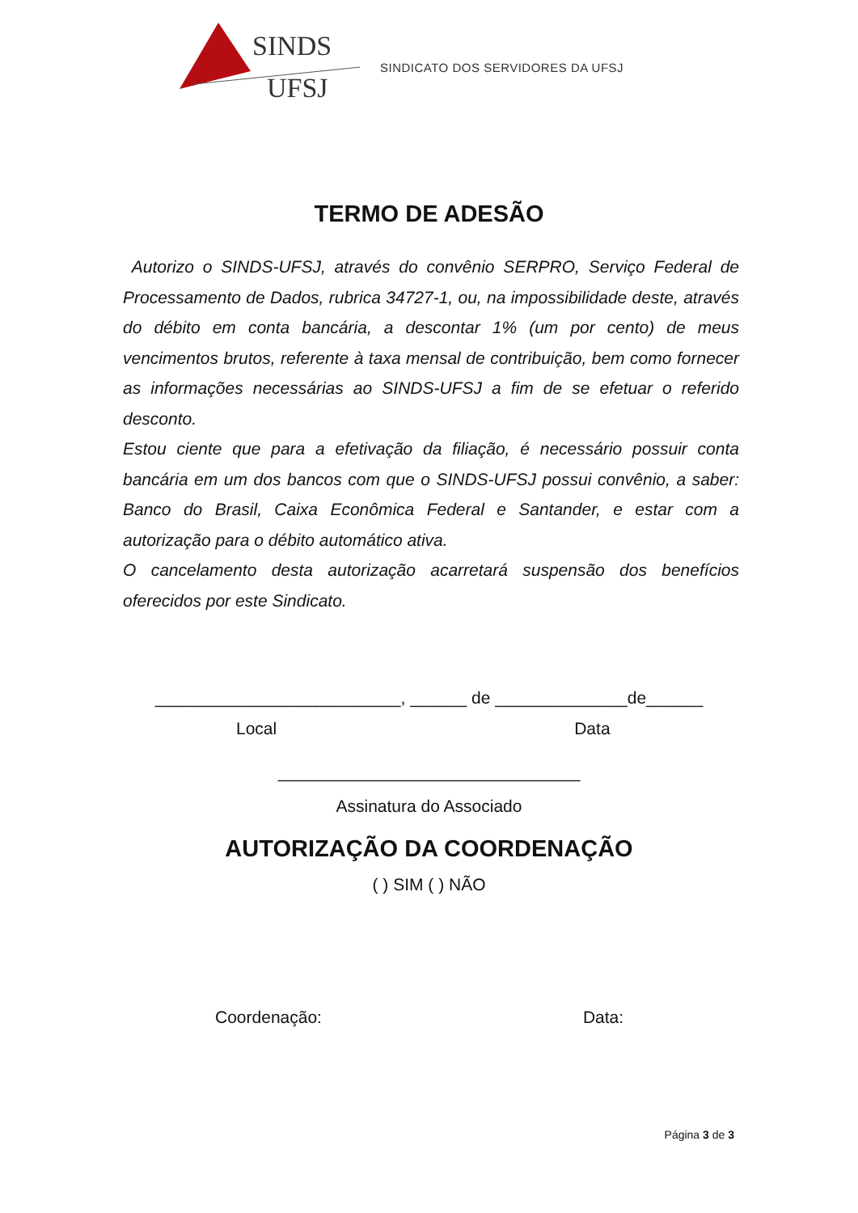SINDS
UFSJ
SINDICATO DOS SERVIDORES DA UFSJ
TERMO DE ADESÃO
Autorizo o SINDS-UFSJ, através do convênio SERPRO, Serviço Federal de Processamento de Dados, rubrica 34727-1, ou, na impossibilidade deste, através do débito em conta bancária, a descontar 1% (um por cento) de meus vencimentos brutos, referente à taxa mensal de contribuição, bem como fornecer as informações necessárias ao SINDS-UFSJ a fim de se efetuar o referido desconto.
Estou ciente que para a efetivação da filiação, é necessário possuir conta bancária em um dos bancos com que o SINDS-UFSJ possui convênio, a saber: Banco do Brasil, Caixa Econômica Federal e Santander, e estar com a autorização para o débito automático ativa.
O cancelamento desta autorização acarretará suspensão dos benefícios oferecidos por este Sindicato.
__________________________, ______ de ______________de______
Local Data
________________________________
Assinatura do Associado
AUTORIZAÇÃO DA COORDENAÇÃO
( ) SIM ( ) NÃO
Coordenação: Data:
Página 3 de 3